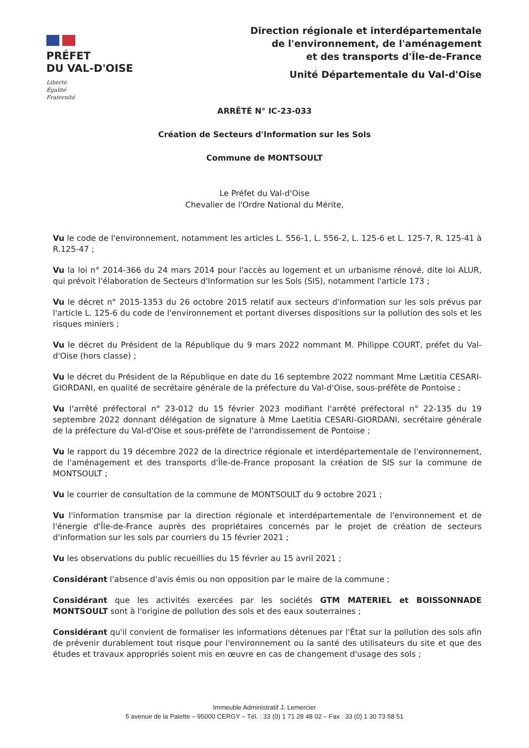PRÉFET
DU VAL-D'OISE
Liberté
Égalité
Fraternité
Direction régionale et interdépartementale
de l'environnement, de l'aménagement
et des transports d'Île-de-France
Unité Départementale du Val-d'Oise
ARRÊTÉ N° IC-23-033
Création de Secteurs d'Information sur les Sols
Commune de MONTSOULT
Le Préfet du Val-d'Oise
Chevalier de l'Ordre National du Mérite,
Vu le code de l'environnement, notamment les articles L. 556-1, L. 556-2, L. 125-6 et L. 125-7, R. 125-41 à R.125-47 ;
Vu la loi n° 2014-366 du 24 mars 2014 pour l'accès au logement et un urbanisme rénové, dite loi ALUR, qui prévoit l'élaboration de Secteurs d'Information sur les Sols (SIS), notamment l'article 173 ;
Vu le décret n° 2015-1353 du 26 octobre 2015 relatif aux secteurs d'information sur les sols prévus par l'article L. 125-6 du code de l'environnement et portant diverses dispositions sur la pollution des sols et les risques miniers ;
Vu le décret du Président de la République du 9 mars 2022 nommant M. Philippe COURT, préfet du Val-d'Oise (hors classe) ;
Vu le décret du Président de la République en date du 16 septembre 2022 nommant Mme Lætitia CESARI-GIORDANI, en qualité de secrétaire générale de la préfecture du Val-d'Oise, sous-préfète de Pontoise ;
Vu l'arrêté préfectoral n° 23-012 du 15 février 2023 modifiant l'arrêté préfectoral n° 22-135 du 19 septembre 2022 donnant délégation de signature à Mme Laetitia CESARI-GIORDANI, secrétaire générale de la préfecture du Val-d'Oise et sous-préfète de l'arrondissement de Pontoise ;
Vu le rapport du 19 décembre 2022 de la directrice régionale et interdépartementale de l'environnement, de l'aménagement et des transports d'Île-de-France proposant la création de SIS sur la commune de MONTSOULT ;
Vu le courrier de consultation de la commune de MONTSOULT du 9 octobre 2021 ;
Vu l'information transmise par la direction régionale et interdépartementale de l'environnement et de l'énergie d'Île-de-France auprès des propriétaires concernés par le projet de création de secteurs d'information sur les sols par courriers du 15 février 2021 ;
Vu les observations du public recueillies du 15 février au 15 avril 2021 ;
Considérant l'absence d'avis émis ou non opposition par le maire de la commune ;
Considérant que les activités exercées par les sociétés GTM MATERIEL et BOISSONNADE MONTSOULT sont à l'origine de pollution des sols et des eaux souterraines ;
Considérant qu'il convient de formaliser les informations détenues par l'État sur la pollution des sols afin de prévenir durablement tout risque pour l'environnement ou la santé des utilisateurs du site et que des études et travaux appropriés soient mis en œuvre en cas de changement d'usage des sols ;
Immeuble Administratif J. Lemercier
5 avenue de la Palette – 95000 CERGY – Tél. : 33 (0) 1 71 28 48 02 – Fax : 33 (0) 1 30 73 58 51